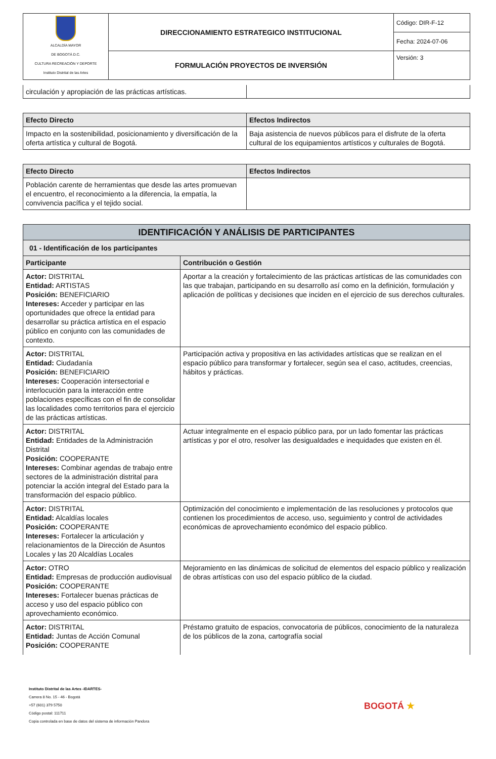| ALCALDÍA MAYOR DE BOGOTÁ D.C. CULTURA RECREACIÓN Y DEPORTE Instituto Distrital de las Artes | DIRECCIONAMIENTO ESTRATEGICO INSTITUCIONAL | Código: DIR-F-12 |
| | | Fecha: 2024-07-06 |
| | FORMULACIÓN PROYECTOS DE INVERSIÓN | Versión: 3 |
| circulación y apropiación de las prácticas artísticas. | |
| Efecto Directo | Efectos Indirectos |
| --- | --- |
| Impacto en la sostenibilidad, posicionamiento y diversificación de la oferta artística y cultural de Bogotá. | Baja asistencia de nuevos públicos para el disfrute de la oferta cultural de los equipamientos artísticos y culturales de Bogotá. |
| Efecto Directo | Efectos Indirectos |
| --- | --- |
| Población carente de herramientas que desde las artes promuevan el encuentro, el reconocimiento a la diferencia, la empatía, la convivencia pacífica y el tejido social. | |
| IDENTIFICACIÓN Y ANÁLISIS DE PARTICIPANTES | |
| --- | --- |
| 01 - Identificación de los participantes | |
| Participante | Contribución o Gestión |
| Actor: DISTRITAL Entidad: ARTISTAS Posición: BENEFICIARIO Intereses: Acceder y participar en las oportunidades que ofrece la entidad para desarrollar su práctica artística en el espacio público en conjunto con las comunidades de contexto. | Aportar a la creación y fortalecimiento de las prácticas artísticas de las comunidades con las que trabajan, participando en su desarrollo así como en la definición, formulación y aplicación de políticas y decisiones que inciden en el ejercicio de sus derechos culturales. |
| Actor: DISTRITAL Entidad: Ciudadanía Posición: BENEFICIARIO Intereses: Cooperación intersectorial e interlocución para la interacción entre poblaciones específicas con el fin de consolidar las localidades como territorios para el ejercicio de las prácticas artísticas. | Participación activa y propositiva en las actividades artísticas que se realizan en el espacio público para transformar y fortalecer, según sea el caso, actitudes, creencias, hábitos y prácticas. |
| Actor: DISTRITAL Entidad: Entidades de la Administración Distrital Posición: COOPERANTE Intereses: Combinar agendas de trabajo entre sectores de la administración distrital para potenciar la acción integral del Estado para la transformación del espacio público. | Actuar integralmente en el espacio público para, por un lado fomentar las prácticas artísticas y por el otro, resolver las desigualdades e inequidades que existen en él. |
| Actor: DISTRITAL Entidad: Alcaldías locales Posición: COOPERANTE Intereses: Fortalecer la articulación y relacionamientos de la Dirección de Asuntos Locales y las 20 Alcaldías Locales | Optimización del conocimiento e implementación de las resoluciones y protocolos que contienen los procedimientos de acceso, uso, seguimiento y control de actividades económicas de aprovechamiento económico del espacio público. |
| Actor: OTRO Entidad: Empresas de producción audiovisual Posición: COOPERANTE Intereses: Fortalecer buenas prácticas de acceso y uso del espacio público con aprovechamiento económico. | Mejoramiento en las dinámicas de solicitud de elementos del espacio público y realización de obras artísticas con uso del espacio público de la ciudad. |
| Actor: DISTRITAL Entidad: Juntas de Acción Comunal Posición: COOPERANTE | Préstamo gratuito de espacios, convocatoria de públicos, conocimiento de la naturaleza de los públicos de la zona, cartografía social |
Instituto Distrital de las Artes -IDARTES-
Carrera 8 No. 15 - 46 - Bogotá
+57 (601) 379 5750
Código postal: 111711
Copia controlada en base de datos del sistema de información Pandora
BOGOTÁ ★